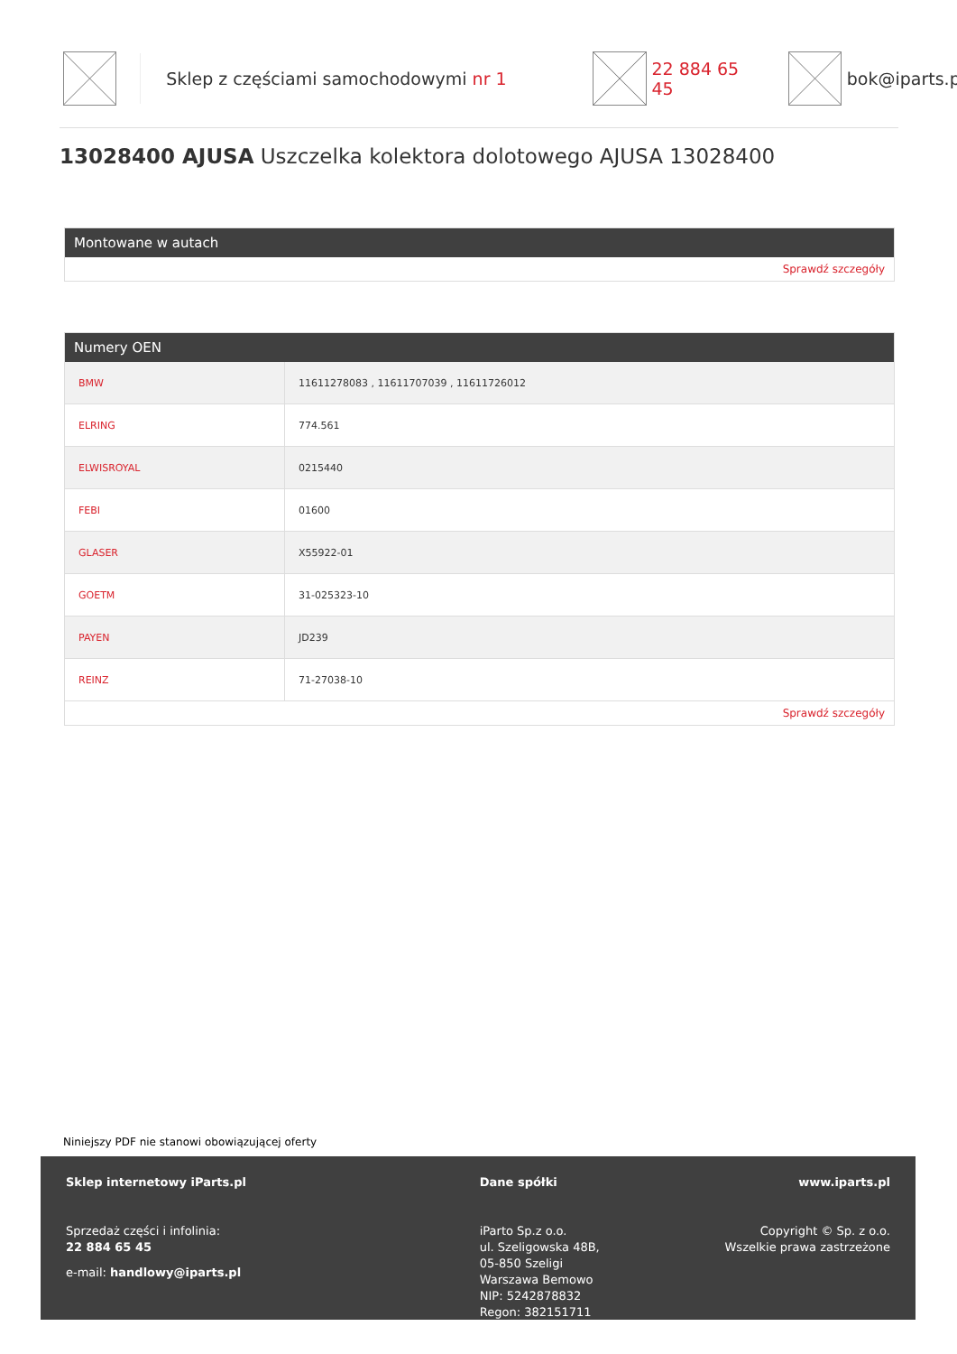Sklep z częściami samochodowymi nr 1 22 884 65 45 bok@iparts.pl
13028400 AJUSA Uszczelka kolektora dolotowego AJUSA 13028400
Montowane w autach
Sprawdź szczegóły
Numery OEN
| BMW | 11611278083 , 11611707039 , 11611726012 |
| ELRING | 774.561 |
| ELWISROYAL | 0215440 |
| FEBI | 01600 |
| GLASER | X55922-01 |
| GOETM | 31-025323-10 |
| PAYEN | JD239 |
| REINZ | 71-27038-10 |
Sprawdź szczegóły
Niniejszy PDF nie stanowi obowiązującej oferty
Sklep internetowy iParts.pl
Sprzedaż części i infolinia:
22 884 65 45
e-mail: handlowy@iparts.pl
Dane spółki
iParto Sp.z o.o.
ul. Szeligowska 48B,
05-850 Szeligi
Warszawa Bemowo
NIP: 5242878832
Regon: 382151711
www.iparts.pl
Copyright © Sp. z o.o.
Wszelkie prawa zastrzeżone